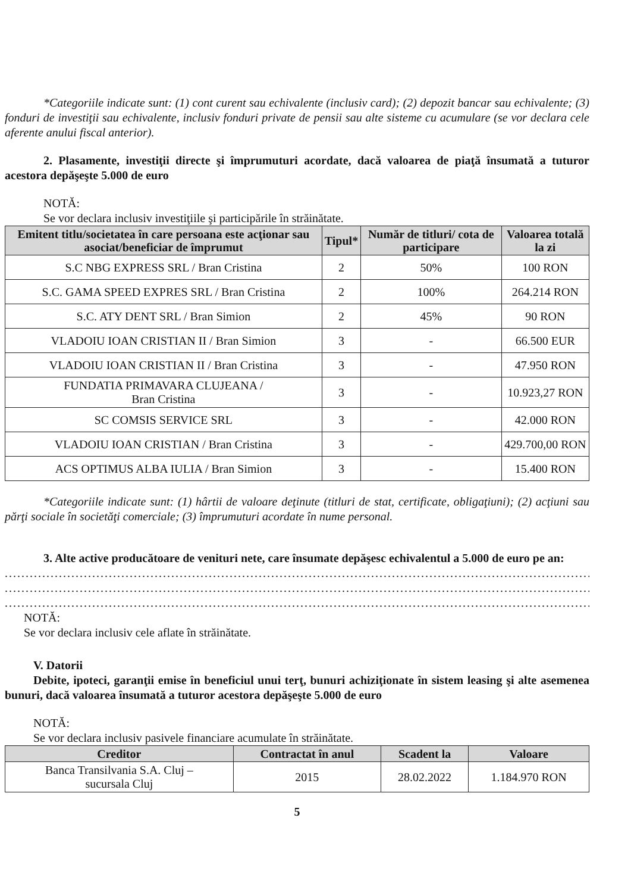*Categoriile indicate sunt: (1) cont curent sau echivalente (inclusiv card); (2) depozit bancar sau echivalente; (3) fonduri de investiţii sau echivalente, inclusiv fonduri private de pensii sau alte sisteme cu acumulare (se vor declara cele aferente anului fiscal anterior).
2. Plasamente, investiţii directe şi împrumuturi acordate, dacă valoarea de piaţă însumată a tuturor acestora depăşeşte 5.000 de euro
NOTĂ:
Se vor declara inclusiv investiţiile şi participările în străinătate.
| Emitent titlu/societatea în care persoana este acţionar sau asociat/beneficiar de împrumut | Tipul* | Număr de titluri/ cota de participare | Valoarea totală la zi |
| --- | --- | --- | --- |
| S.C NBG EXPRESS SRL / Bran Cristina | 2 | 50% | 100 RON |
| S.C. GAMA SPEED EXPRES SRL / Bran Cristina | 2 | 100% | 264.214 RON |
| S.C. ATY DENT SRL / Bran Simion | 2 | 45% | 90 RON |
| VLADOIU IOAN CRISTIAN II / Bran Simion | 3 | - | 66.500 EUR |
| VLADOIU IOAN CRISTIAN II / Bran Cristina | 3 | - | 47.950 RON |
| FUNDATIA PRIMAVARA CLUJEANA / Bran Cristina | 3 | - | 10.923,27 RON |
| SC COMSIS SERVICE SRL | 3 | - | 42.000 RON |
| VLADOIU IOAN CRISTIAN / Bran Cristina | 3 | - | 429.700,00 RON |
| ACS OPTIMUS ALBA IULIA / Bran Simion | 3 | - | 15.400 RON |
*Categoriile indicate sunt: (1) hârtii de valoare deţinute (titluri de stat, certificate, obligaţiuni); (2) acţiuni sau părţi sociale în societăţi comerciale; (3) împrumuturi acordate în nume personal.
3. Alte active producătoare de venituri nete, care însumate depăşesc echivalentul a 5.000 de euro pe an:
........................................................................................................................................................................
........................................................................................................................................................................
........................................................................................................................................................................
NOTĂ:
Se vor declara inclusiv cele aflate în străinătate.
V. Datorii
Debite, ipoteci, garanţii emise în beneficiul unui terţ, bunuri achiziţionate în sistem leasing şi alte asemenea bunuri, dacă valoarea însumată a tuturor acestora depăşeşte 5.000 de euro
NOTĂ:
Se vor declara inclusiv pasivele financiare acumulate în străinătate.
| Creditor | Contractat în anul | Scadent la | Valoare |
| --- | --- | --- | --- |
| Banca Transilvania S.A. Cluj – sucursala Cluj | 2015 | 28.02.2022 | 1.184.970 RON |
5